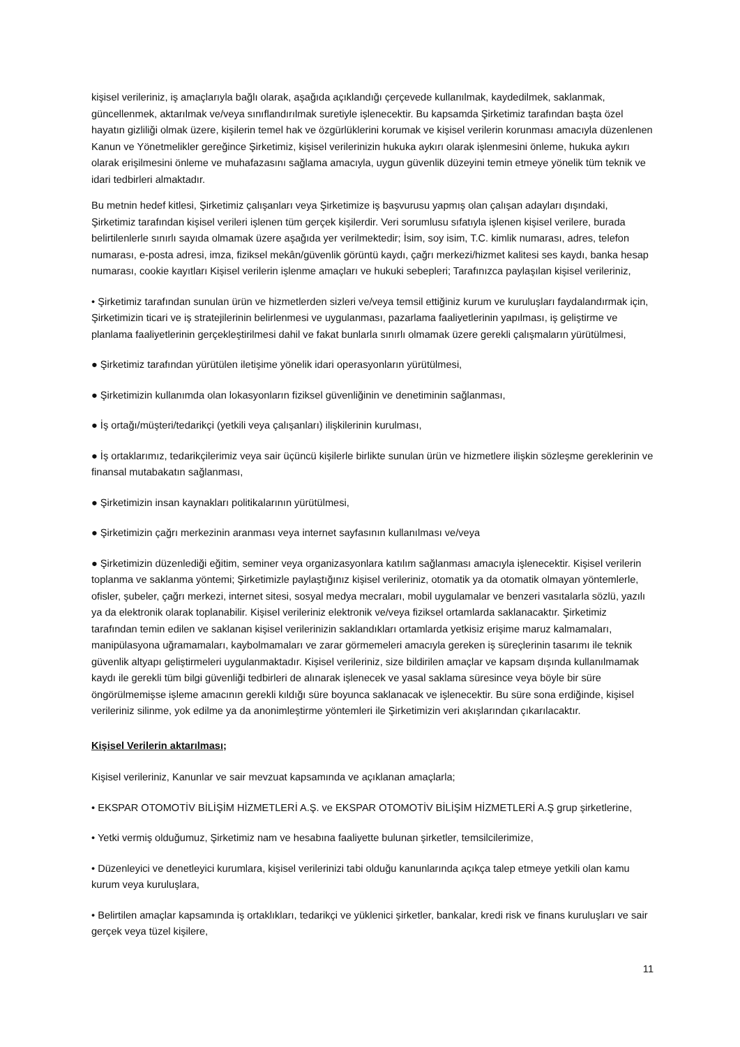kişisel verileriniz, iş amaçlarıyla bağlı olarak, aşağıda açıklandığı çerçevede kullanılmak, kaydedilmek, saklanmak, güncellenmek, aktarılmak ve/veya sınıflandırılmak suretiyle işlenecektir. Bu kapsamda Şirketimiz tarafından başta özel hayatın gizliliği olmak üzere, kişilerin temel hak ve özgürlüklerini korumak ve kişisel verilerin korunması amacıyla düzenlenen Kanun ve Yönetmelikler gereğince Şirketimiz, kişisel verilerinizin hukuka aykırı olarak işlenmesini önleme, hukuka aykırı olarak erişilmesini önleme ve muhafazasını sağlama amacıyla, uygun güvenlik düzeyini temin etmeye yönelik tüm teknik ve idari tedbirleri almaktadır.
Bu metnin hedef kitlesi, Şirketimiz çalışanları veya Şirketimize iş başvurusu yapmış olan çalışan adayları dışındaki, Şirketimiz tarafından kişisel verileri işlenen tüm gerçek kişilerdir. Veri sorumlusu sıfatıyla işlenen kişisel verilere, burada belirtilenlerle sınırlı sayıda olmamak üzere aşağıda yer verilmektedir; İsim, soy isim, T.C. kimlik numarası, adres, telefon numarası, e-posta adresi, imza, fiziksel mekân/güvenlik görüntü kaydı, çağrı merkezi/hizmet kalitesi ses kaydı, banka hesap numarası, cookie kayıtları Kişisel verilerin işlenme amaçları ve hukuki sebepleri; Tarafınızca paylaşılan kişisel verileriniz,
• Şirketimiz tarafından sunulan ürün ve hizmetlerden sizleri ve/veya temsil ettiğiniz kurum ve kuruluşları faydalandırmak için, Şirketimizin ticari ve iş stratejilerinin belirlenmesi ve uygulanması, pazarlama faaliyetlerinin yapılması, iş geliştirme ve planlama faaliyetlerinin gerçekleştirilmesi dahil ve fakat bunlarla sınırlı olmamak üzere gerekli çalışmaların yürütülmesi,
● Şirketimiz tarafından yürütülen iletişime yönelik idari operasyonların yürütülmesi,
● Şirketimizin kullanımda olan lokasyonların fiziksel güvenliğinin ve denetiminin sağlanması,
● İş ortağı/müşteri/tedarikçi (yetkili veya çalışanları) ilişkilerinin kurulması,
● İş ortaklarımız, tedarikçilerimiz veya sair üçüncü kişilerle birlikte sunulan ürün ve hizmetlere ilişkin sözleşme gereklerinin ve finansal mutabakatın sağlanması,
● Şirketimizin insan kaynakları politikalarının yürütülmesi,
● Şirketimizin çağrı merkezinin aranması veya internet sayfasının kullanılması ve/veya
● Şirketimizin düzenlediği eğitim, seminer veya organizasyonlara katılım sağlanması amacıyla işlenecektir. Kişisel verilerin toplanma ve saklanma yöntemi; Şirketimizle paylaştığınız kişisel verileriniz, otomatik ya da otomatik olmayan yöntemlerle, ofisler, şubeler, çağrı merkezi, internet sitesi, sosyal medya mecraları, mobil uygulamalar ve benzeri vasıtalarla sözlü, yazılı ya da elektronik olarak toplanabilir. Kişisel verileriniz elektronik ve/veya fiziksel ortamlarda saklanacaktır. Şirketimiz tarafından temin edilen ve saklanan kişisel verilerinizin saklandıkları ortamlarda yetkisiz erişime maruz kalmamaları, manipülasyona uğramamaları, kaybolmamaları ve zarar görmemeleri amacıyla gereken iş süreçlerinin tasarımı ile teknik güvenlik altyapı geliştirmeleri uygulanmaktadır. Kişisel verileriniz, size bildirilen amaçlar ve kapsam dışında kullanılmamak kaydı ile gerekli tüm bilgi güvenliği tedbirleri de alınarak işlenecek ve yasal saklama süresince veya böyle bir süre öngörülmemişse işleme amacının gerekli kıldığı süre boyunca saklanacak ve işlenecektir. Bu süre sona erdiğinde, kişisel verileriniz silinme, yok edilme ya da anonimleştirme yöntemleri ile Şirketimizin veri akışlarından çıkarılacaktır.
Kişisel Verilerin aktarılması;
Kişisel verileriniz, Kanunlar ve sair mevzuat kapsamında ve açıklanan amaçlarla;
• EKSPAR OTOMOTİV BİLİŞİM HİZMETLERİ A.Ş. ve EKSPAR OTOMOTİV BİLİŞİM HİZMETLERİ A.Ş grup şirketlerine,
• Yetki vermiş olduğumuz, Şirketimiz nam ve hesabına faaliyette bulunan şirketler, temsilcilerimize,
• Düzenleyici ve denetleyici kurumlara, kişisel verilerinizi tabi olduğu kanunlarında açıkça talep etmeye yetkili olan kamu kurum veya kuruluşlara,
• Belirtilen amaçlar kapsamında iş ortaklıkları, tedarikçi ve yüklenici şirketler, bankalar, kredi risk ve finans kuruluşları ve sair gerçek veya tüzel kişilere,
11